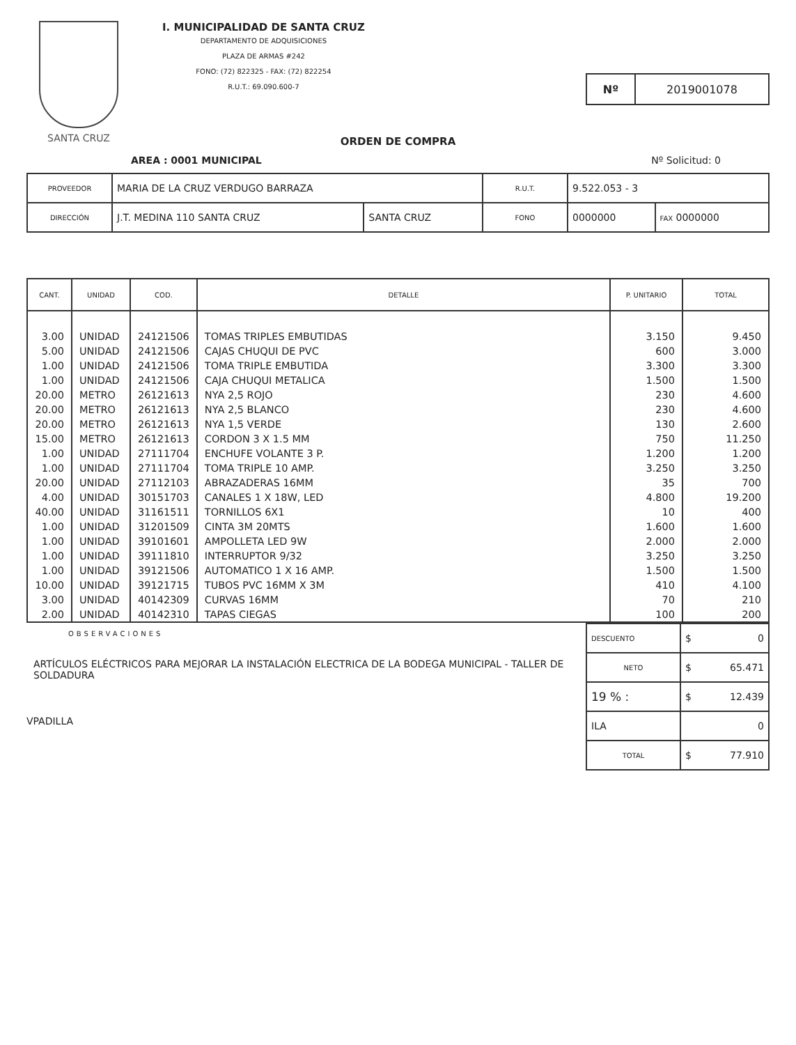SANTA CRUZ
I. MUNICIPALIDAD DE SANTA CRUZ
DEPARTAMENTO DE ADQUISICIONES
PLAZA DE ARMAS #242
FONO: (72) 822325 - FAX: (72) 822254
R.U.T.: 69.090.600-7
Nº 2019001078
ORDEN DE COMPRA
AREA : 0001 MUNICIPAL Nº Solicitud: 0
| PROVEEDOR | MARIA DE LA CRUZ VERDUGO BARRAZA | | R.U.T. | 9.522.053 - 3 | |
| DIRECCIÓN | J.T. MEDINA 110 SANTA CRUZ | SANTA CRUZ | FONO | 0000000 | FAX 0000000 |
| CANT. | UNIDAD | COD. | DETALLE | P. UNITARIO | TOTAL |
| --- | --- | --- | --- | --- | --- |
| 3.00 | UNIDAD | 24121506 | TOMAS TRIPLES EMBUTIDAS | 3.150 | 9.450 |
| 5.00 | UNIDAD | 24121506 | CAJAS CHUQUI DE PVC | 600 | 3.000 |
| 1.00 | UNIDAD | 24121506 | TOMA TRIPLE EMBUTIDA | 3.300 | 3.300 |
| 1.00 | UNIDAD | 24121506 | CAJA CHUQUI METALICA | 1.500 | 1.500 |
| 20.00 | METRO | 26121613 | NYA 2,5 ROJO | 230 | 4.600 |
| 20.00 | METRO | 26121613 | NYA 2,5 BLANCO | 230 | 4.600 |
| 20.00 | METRO | 26121613 | NYA 1,5 VERDE | 130 | 2.600 |
| 15.00 | METRO | 26121613 | CORDON 3 X 1.5 MM | 750 | 11.250 |
| 1.00 | UNIDAD | 27111704 | ENCHUFE VOLANTE 3 P. | 1.200 | 1.200 |
| 1.00 | UNIDAD | 27111704 | TOMA TRIPLE 10 AMP. | 3.250 | 3.250 |
| 20.00 | UNIDAD | 27112103 | ABRAZADERAS 16MM | 35 | 700 |
| 4.00 | UNIDAD | 30151703 | CANALES 1 X 18W, LED | 4.800 | 19.200 |
| 40.00 | UNIDAD | 31161511 | TORNILLOS 6X1 | 10 | 400 |
| 1.00 | UNIDAD | 31201509 | CINTA 3M 20MTS | 1.600 | 1.600 |
| 1.00 | UNIDAD | 39101601 | AMPOLLETA LED 9W | 2.000 | 2.000 |
| 1.00 | UNIDAD | 39111810 | INTERRUPTOR 9/32 | 3.250 | 3.250 |
| 1.00 | UNIDAD | 39121506 | AUTOMATICO 1 X 16 AMP. | 1.500 | 1.500 |
| 10.00 | UNIDAD | 39121715 | TUBOS PVC 16MM X 3M | 410 | 4.100 |
| 3.00 | UNIDAD | 40142309 | CURVAS 16MM | 70 | 210 |
| 2.00 | UNIDAD | 40142310 | TAPAS CIEGAS | 100 | 200 |
OBSERVACIONES
ARTÍCULOS ELÉCTRICOS PARA MEJORAR LA INSTALACIÓN ELECTRICA DE LA BODEGA MUNICIPAL - TALLER DE SOLDADURA
VPADILLA
| DESCUENTO | $ 0 |
| NETO | $ 65.471 |
| 19 % : | $ 12.439 |
| ILA | 0 |
| TOTAL | $ 77.910 |